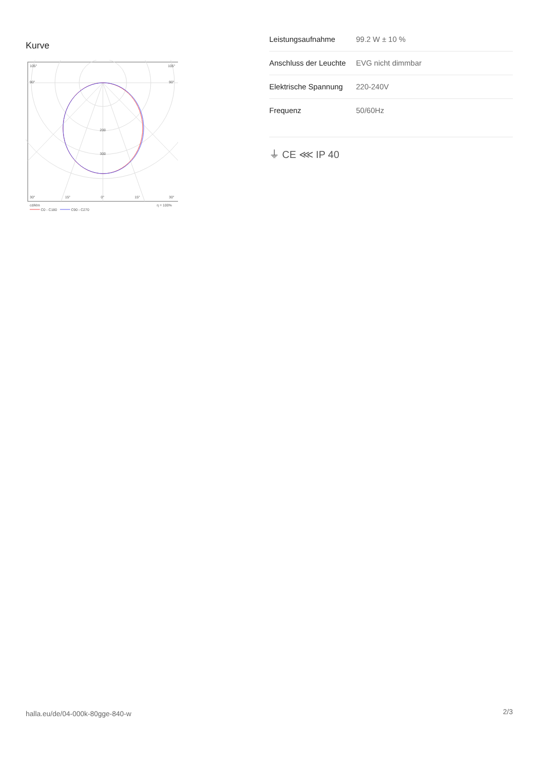Kurve
105°
105°
90°
90°
200
300
30°
15°
0°
15°
30°
cd/klm
η = 100%
C0 - C180
C90 - C270
| Leistungsaufnahme | 99.2 W ± 10 % |
| Anschluss der Leuchte | EVG nicht dimmbar |
| Elektrische Spannung | 220-240V |
| Frequenz | 50/60Hz |
⏚ CE ⋘ IP 40
halla.eu/de/04-000k-80gge-840-w
2/3